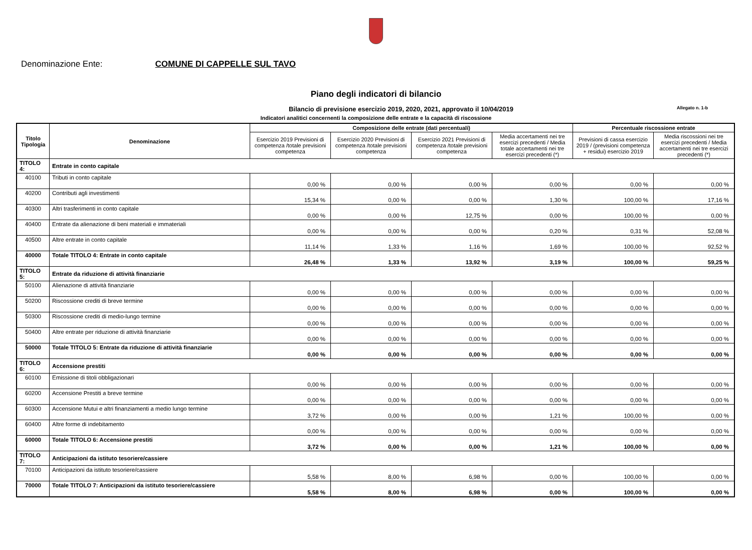Denominazione Ente: COMUNE DI CAPPELLE SUL TAVO
Piano degli indicatori di bilancio
Bilancio di previsione esercizio 2019, 2020, 2021, approvato il 10/04/2019
Allegato n. 1-b
Indicatori analitici concernenti la composizione delle entrate e la capacità di riscossione
| Titolo Tipologia | Denominazione | Composizione delle entrate (dati percentuali) | | | | Percentuale riscossione entrate | |
| --- | --- | --- | --- | --- | --- | --- | --- |
| | | Esercizio 2019 Previsioni di competenza /totale previsioni competenza | Esercizio 2020 Previsioni di competenza /totale previsioni competenza | Esercizio 2021 Previsioni di competenza /totale previsioni competenza | Media accertamenti nei tre esercizi precedenti / Media totale accertamenti nei tre esercizi precedenti (*) | Previsioni di cassa esercizio 2019 / (previsioni competenza + residui) esercizio 2019 | Media riscossioni nei tre esercizi precedenti / Media accertamenti nei tre esercizi precedenti (*) |
| TITOLO 4: | Entrate in conto capitale | | | | | | |
| 40100 | Tributi in conto capitale | 0,00 % | 0,00 % | 0,00 % | 0,00 % | 0,00 % | 0,00 % |
| 40200 | Contributi agli investimenti | 15,34 % | 0,00 % | 0,00 % | 1,30 % | 100,00 % | 17,16 % |
| 40300 | Altri trasferimenti in conto capitale | 0,00 % | 0,00 % | 12,75 % | 0,00 % | 100,00 % | 0,00 % |
| 40400 | Entrate da alienazione di beni materiali e immateriali | 0,00 % | 0,00 % | 0,00 % | 0,20 % | 0,31 % | 52,08 % |
| 40500 | Altre entrate in conto capitale | 11,14 % | 1,33 % | 1,16 % | 1,69 % | 100,00 % | 92,52 % |
| 40000 | Totale TITOLO 4: Entrate in conto capitale | 26,48 % | 1,33 % | 13,92 % | 3,19 % | 100,00 % | 59,25 % |
| TITOLO 5: | Entrate da riduzione di attività finanziarie | | | | | | |
| 50100 | Alienazione di attività finanziarie | 0,00 % | 0,00 % | 0,00 % | 0,00 % | 0,00 % | 0,00 % |
| 50200 | Riscossione crediti di breve termine | 0,00 % | 0,00 % | 0,00 % | 0,00 % | 0,00 % | 0,00 % |
| 50300 | Riscossione crediti di medio-lungo termine | 0,00 % | 0,00 % | 0,00 % | 0,00 % | 0,00 % | 0,00 % |
| 50400 | Altre entrate per riduzione di attività finanziarie | 0,00 % | 0,00 % | 0,00 % | 0,00 % | 0,00 % | 0,00 % |
| 50000 | Totale TITOLO 5: Entrate da riduzione di attività finanziarie | 0,00 % | 0,00 % | 0,00 % | 0,00 % | 0,00 % | 0,00 % |
| TITOLO 6: | Accensione prestiti | | | | | | |
| 60100 | Emissione di titoli obbligazionari | 0,00 % | 0,00 % | 0,00 % | 0,00 % | 0,00 % | 0,00 % |
| 60200 | Accensione Prestiti a breve termine | 0,00 % | 0,00 % | 0,00 % | 0,00 % | 0,00 % | 0,00 % |
| 60300 | Accensione Mutui e altri finanziamenti a medio lungo termine | 3,72 % | 0,00 % | 0,00 % | 1,21 % | 100,00 % | 0,00 % |
| 60400 | Altre forme di indebitamento | 0,00 % | 0,00 % | 0,00 % | 0,00 % | 0,00 % | 0,00 % |
| 60000 | Totale TITOLO 6: Accensione prestiti | 3,72 % | 0,00 % | 0,00 % | 1,21 % | 100,00 % | 0,00 % |
| TITOLO 7: | Anticipazioni da istituto tesoriere/cassiere | | | | | | |
| 70100 | Anticipazioni da istituto tesoriere/cassiere | 5,58 % | 8,00 % | 6,98 % | 0,00 % | 100,00 % | 0,00 % |
| 70000 | Totale TITOLO 7: Anticipazioni da istituto tesoriere/cassiere | 5,58 % | 8,00 % | 6,98 % | 0,00 % | 100,00 % | 0,00 % |